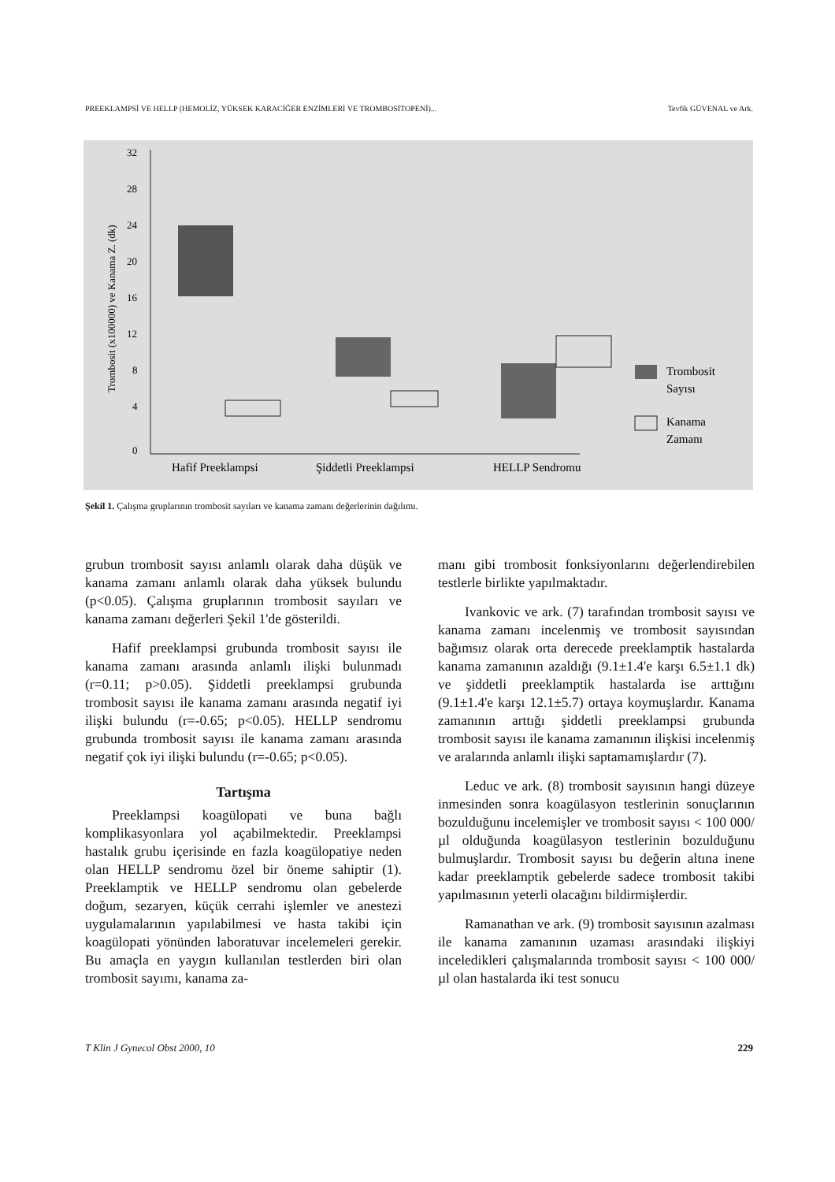PREEKLAMPSİ VE HELLP (HEMOLİZ, YÜKSEK KARACİĞER ENZİMLERİ VE TROMBOSİTOPENİ)... Tevfik GÜVENAL ve Ark.
32
28
24
20
16
12
8
4
0
Trombosit (x100000) ve Kanama Z. (dk)
Trombosit
Sayısı
Kanama
Zamanı
Hafif Preeklampsi
Şiddetli Preeklampsi
HELLP Sendromu
Şekil 1. Çalışma gruplarının trombosit sayıları ve kanama zamanı değerlerinin dağılımı.
grubun trombosit sayısı anlamlı olarak daha düşük ve kanama zamanı anlamlı olarak daha yüksek bulundu (p<0.05). Çalışma gruplarının trombosit sayıları ve kanama zamanı değerleri Şekil 1'de gösterildi.
Hafif preeklampsi grubunda trombosit sayısı ile kanama zamanı arasında anlamlı ilişki bulunmadı (r=0.11; p>0.05). Şiddetli preeklampsi grubunda trombosit sayısı ile kanama zamanı arasında negatif iyi ilişki bulundu (r=-0.65; p<0.05). HELLP sendromu grubunda trombosit sayısı ile kanama zamanı arasında negatif çok iyi ilişki bulundu (r=-0.65; p<0.05).
Tartışma
Preeklampsi koagülopati ve buna bağlı komplikasyonlara yol açabilmektedir. Preeklampsi hastalık grubu içerisinde en fazla koagülopatiye neden olan HELLP sendromu özel bir öneme sahiptir (1). Preeklamptik ve HELLP sendromu olan gebelerde doğum, sezaryen, küçük cerrahi işlemler ve anestezi uygulamalarının yapılabilmesi ve hasta takibi için koagülopati yönünden laboratuvar incelemeleri gerekir. Bu amaçla en yaygın kullanılan testlerden biri olan trombosit sayımı, kanama za-
manı gibi trombosit fonksiyonlarını değerlendirebilen testlerle birlikte yapılmaktadır.
Ivankovic ve ark. (7) tarafından trombosit sayısı ve kanama zamanı incelenmiş ve trombosit sayısından bağımsız olarak orta derecede preeklamptik hastalarda kanama zamanının azaldığı (9.1±1.4'e karşı 6.5±1.1 dk) ve şiddetli preeklamptik hastalarda ise arttığını (9.1±1.4'e karşı 12.1±5.7) ortaya koymuşlardır. Kanama zamanının arttığı şiddetli preeklampsi grubunda trombosit sayısı ile kanama zamanının ilişkisi incelenmiş ve aralarında anlamlı ilişki saptamamışlardır (7).
Leduc ve ark. (8) trombosit sayısının hangi düzeye inmesinden sonra koagülasyon testlerinin sonuçlarının bozulduğunu incelemişler ve trombosit sayısı < 100 000/µl olduğunda koagülasyon testlerinin bozulduğunu bulmuşlardır. Trombosit sayısı bu değerin altına inene kadar preeklamptik gebelerde sadece trombosit takibi yapılmasının yeterli olacağını bildirmişlerdir.
Ramanathan ve ark. (9) trombosit sayısının azalması ile kanama zamanının uzaması arasındaki ilişkiyi inceledikleri çalışmalarında trombosit sayısı < 100 000/µl olan hastalarda iki test sonucu
T Klin J Gynecol Obst 2000, 10 229